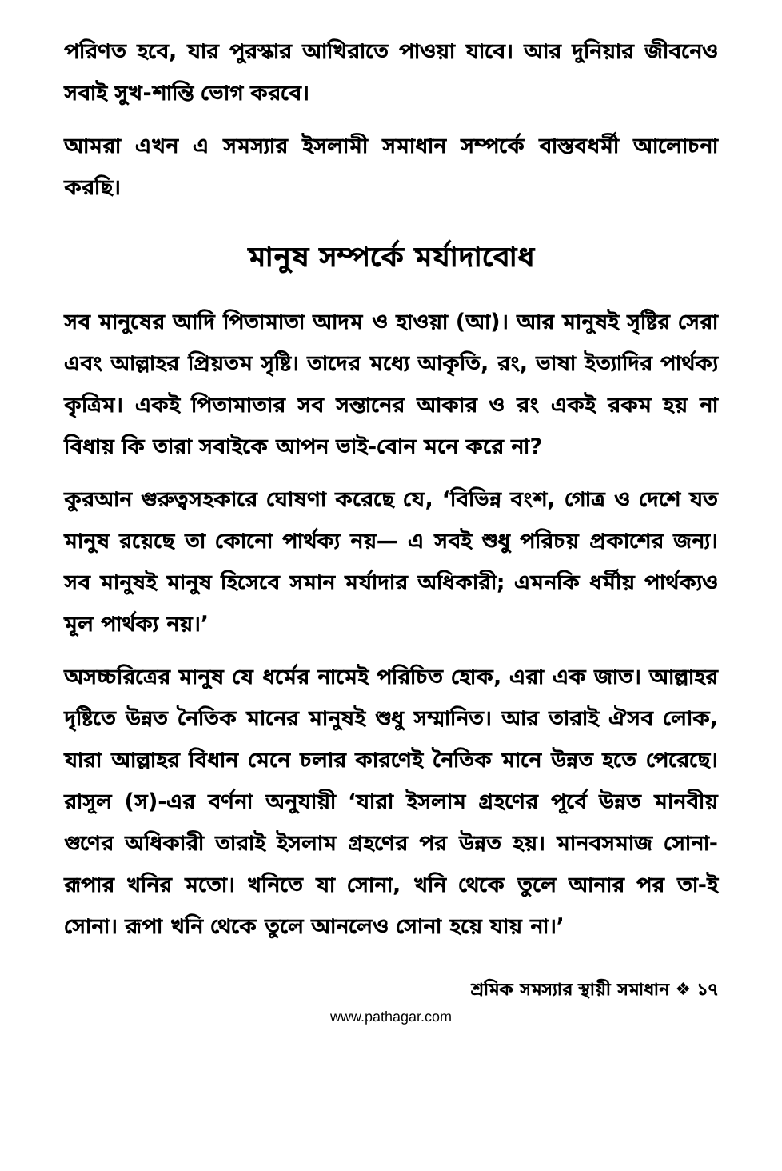পরিণত হবে, যার পুরস্কার আখিরাতে পাওয়া যাবে। আর দুনিয়ার জীবনেও সবাই সুখ-শান্তি ভোগ করবে।
আমরা এখন এ সমস্যার ইসলামী সমাধান সম্পর্কে বাস্তবধর্মী আলোচনা করছি।
মানুষ সম্পর্কে মর্যাদাবোধ
সব মানুষের আদি পিতামাতা আদম ও হাওয়া (আ)। আর মানুষই সৃষ্টির সেরা এবং আল্লাহর প্রিয়তম সৃষ্টি। তাদের মধ্যে আকৃতি, রং, ভাষা ইত্যাদির পার্থক্য কৃত্রিম। একই পিতামাতার সব সন্তানের আকার ও রং একই রকম হয় না বিধায় কি তারা সবাইকে আপন ভাই-বোন মনে করে না?
কুরআন গুরুত্বসহকারে ঘোষণা করেছে যে, ‘বিভিন্ন বংশ, গোত্র ও দেশে যত মানুষ রয়েছে তা কোনো পার্থক্য নয়— এ সবই শুধু পরিচয় প্রকাশের জন্য। সব মানুষই মানুষ হিসেবে সমান মর্যাদার অধিকারী; এমনকি ধর্মীয় পার্থক্যও মূল পার্থক্য নয়।’
অসচ্চরিত্রের মানুষ যে ধর্মের নামেই পরিচিত হোক, এরা এক জাত। আল্লাহর দৃষ্টিতে উন্নত নৈতিক মানের মানুষই শুধু সম্মানিত। আর তারাই ঐসব লোক, যারা আল্লাহর বিধান মেনে চলার কারণেই নৈতিক মানে উন্নত হতে পেরেছে। রাসূল (স)-এর বর্ণনা অনুযায়ী ‘যারা ইসলাম গ্রহণের পূর্বে উন্নত মানবীয় গুণের অধিকারী তারাই ইসলাম গ্রহণের পর উন্নত হয়। মানবসমাজ সোনা-রূপার খনির মতো। খনিতে যা সোনা, খনি থেকে তুলে আনার পর তা-ই সোনা। রূপা খনি থেকে তুলে আনলেও সোনা হয়ে যায় না।’
শ্রমিক সমস্যার স্থায়ী সমাধান ❖ ১৭
www.pathagar.com